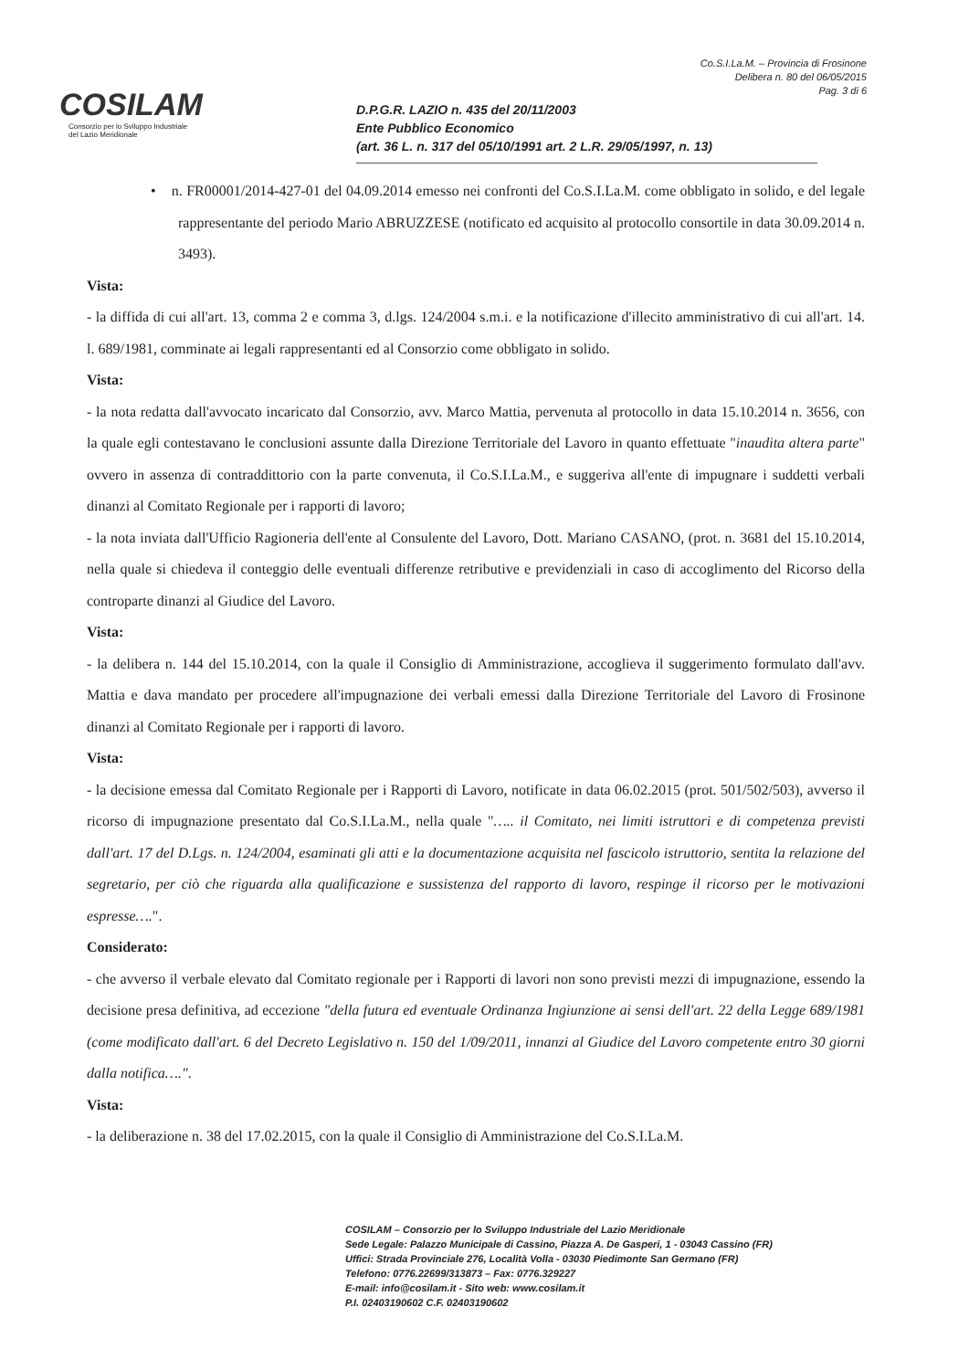COSILAM
Consorzio per lo Sviluppo Industriale del Lazio Meridionale
Co.S.I.La.M. – Provincia di Frosinone
Delibera n. 80 del 06/05/2015
Pag. 3 di 6
D.P.G.R. LAZIO n. 435 del 20/11/2003
Ente Pubblico Economico
(art. 36 L. n. 317 del 05/10/1991 art. 2 L.R. 29/05/1997, n. 13)
• n. FR00001/2014-427-01 del 04.09.2014 emesso nei confronti del Co.S.I.La.M. come obbligato in solido, e del legale rappresentante del periodo Mario ABRUZZESE (notificato ed acquisito al protocollo consortile in data 30.09.2014 n. 3493).
Vista:
- la diffida di cui all'art. 13, comma 2 e comma 3, d.lgs. 124/2004 s.m.i. e la notificazione d'illecito amministrativo di cui all'art. 14. l. 689/1981, comminate ai legali rappresentanti ed al Consorzio come obbligato in solido.
Vista:
- la nota redatta dall'avvocato incaricato dal Consorzio, avv. Marco Mattia, pervenuta al protocollo in data 15.10.2014 n. 3656, con la quale egli contestavano le conclusioni assunte dalla Direzione Territoriale del Lavoro in quanto effettuate "inaudita altera parte" ovvero in assenza di contraddittorio con la parte convenuta, il Co.S.I.La.M., e suggeriva all'ente di impugnare i suddetti verbali dinanzi al Comitato Regionale per i rapporti di lavoro;
- la nota inviata dall'Ufficio Ragioneria dell'ente al Consulente del Lavoro, Dott. Mariano CASANO, (prot. n. 3681 del 15.10.2014, nella quale si chiedeva il conteggio delle eventuali differenze retributive e previdenziali in caso di accoglimento del Ricorso della controparte dinanzi al Giudice del Lavoro.
Vista:
- la delibera n. 144 del 15.10.2014, con la quale il Consiglio di Amministrazione, accoglieva il suggerimento formulato dall'avv. Mattia e dava mandato per procedere all'impugnazione dei verbali emessi dalla Direzione Territoriale del Lavoro di Frosinone dinanzi al Comitato Regionale per i rapporti di lavoro.
Vista:
- la decisione emessa dal Comitato Regionale per i Rapporti di Lavoro, notificate in data 06.02.2015 (prot. 501/502/503), avverso il ricorso di impugnazione presentato dal Co.S.I.La.M., nella quale "….. il Comitato, nei limiti istruttori e di competenza previsti dall'art. 17 del D.Lgs. n. 124/2004, esaminati gli atti e la documentazione acquisita nel fascicolo istruttorio, sentita la relazione del segretario, per ciò che riguarda alla qualificazione e sussistenza del rapporto di lavoro, respinge il ricorso per le motivazioni espresse….".
Considerato:
- che avverso il verbale elevato dal Comitato regionale per i Rapporti di lavori non sono previsti mezzi di impugnazione, essendo la decisione presa definitiva, ad eccezione "della futura ed eventuale Ordinanza Ingiunzione ai sensi dell'art. 22 della Legge 689/1981 (come modificato dall'art. 6 del Decreto Legislativo n. 150 del 1/09/2011, innanzi al Giudice del Lavoro competente entro 30 giorni dalla notifica….".
Vista:
- la deliberazione n. 38 del 17.02.2015, con la quale il Consiglio di Amministrazione del Co.S.I.La.M.
COSILAM – Consorzio per lo Sviluppo Industriale del Lazio Meridionale
Sede Legale: Palazzo Municipale di Cassino, Piazza A. De Gasperi, 1 - 03043 Cassino (FR)
Uffici: Strada Provinciale 276, Località Volla - 03030 Piedimonte San Germano (FR)
Telefono: 0776.22699/313873 – Fax: 0776.329227
E-mail: info@cosilam.it - Sito web: www.cosilam.it
P.I. 02403190602 C.F. 02403190602